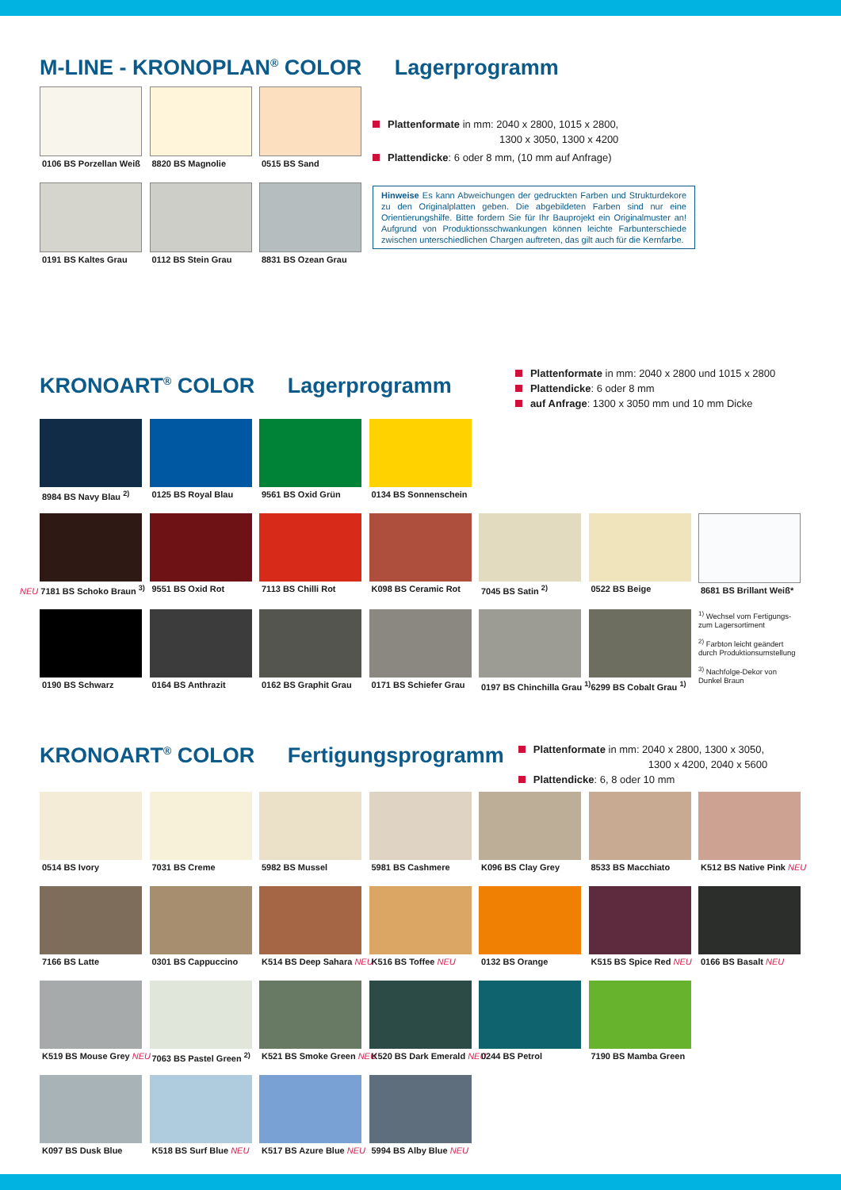M-LINE - KRONOPLAN<sup>®</sup> COLOR Lagerprogramm
0106 BS Porzellan Weiß
8820 BS Magnolie
0515 BS Sand
0191 BS Kaltes Grau
0112 BS Stein Grau
8831 BS Ozean Grau
Plattenformate in mm: 2040 x 2800, 1015 x 2800,
1300 x 3050, 1300 x 4200
Plattendicke: 6 oder 8 mm, (10 mm auf Anfrage)
Hinweise Es kann Abweichungen der gedruckten Farben und Struktur­dekore zu den Originalplatten geben. Die abgebildeten Farben sind nur eine Orientierungshilfe. Bitte fordern Sie für Ihr Bauprojekt ein Originalmuster an! Aufgrund von Produktionsschwankungen können leichte Farbunterschiede zwischen unterschiedlichen Chargen auftreten, das gilt auch für die Kernfarbe.
KRONOART<sup>®</sup> COLOR Lagerprogramm
Plattenformate in mm: 2040 x 2800 und 1015 x 2800
Plattendicke: 6 oder 8 mm
auf Anfrage: 1300 x 3050 mm und 10 mm Dicke
8984 BS Navy Blau <sup>2)</sup>
0125 BS Royal Blau
9561 BS Oxid Grün
0134 BS Sonnenschein
NEU 7181 BS Schoko Braun <sup>3)</sup>
9551 BS Oxid Rot
7113 BS Chilli Rot
K098 BS Ceramic Rot
7045 BS Satin <sup>2)</sup>
0522 BS Beige 8681 BS Brillant Weiß*
0190 BS Schwarz
0164 BS Anthrazit
0162 BS Graphit Grau
0171 BS Schiefer Grau
0197 BS Chinchilla Grau <sup>1)</sup>
6299 BS Cobalt Grau <sup>1)</sup>
<sup>1)</sup> Wechsel vom Fertigungs- zum Lagersortiment
<sup>2)</sup> Farbton leicht geändert durch Produktionsumstellung
<sup>3)</sup> Nachfolge-Dekor von Dunkel Braun
KRONOART<sup>®</sup> COLOR Fertigungsprogramm
Plattenformate in mm: 2040 x 2800, 1300 x 3050,
1300 x 4200, 2040 x 5600
Plattendicke: 6, 8 oder 10 mm
0514 BS Ivory 7031 BS Creme 5982 BS Mussel
5981 BS Cashmere
K096 BS Clay Grey
8533 BS Macchiato
K512 BS Native Pink NEU
7166 BS Latte 0301 BS Cappuccino
K514 BS Deep Sahara NEU
K516 BS Toffee NEU
0132 BS Orange
K515 BS Spice Red NEU
0166 BS Basalt NEU
K519 BS Mouse Grey NEU
7063 BS Pastel Green <sup>2)</sup>
K521 BS Smoke Green NEU
K520 BS Dark Emerald NEU
0244 BS Petrol
7190 BS Mamba Green
K097 BS Dusk Blue
K518 BS Surf Blue NEU
K517 BS Azure Blue NEU
5994 BS Alby Blue NEU